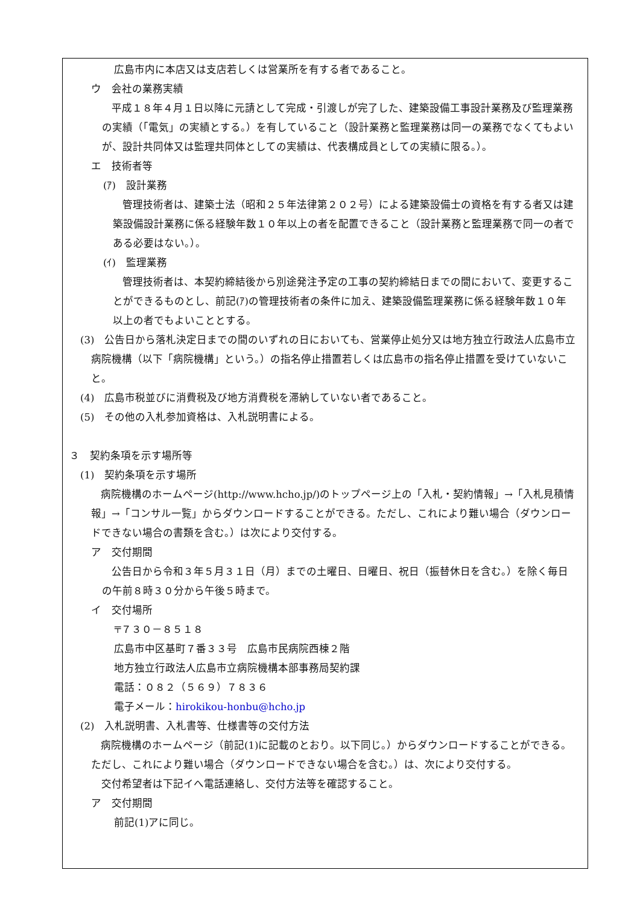広島市内に本店又は支店若しくは営業所を有する者であること。
ウ　会社の業務実績
　　平成１８年４月１日以降に元請として完成・引渡しが完了した、建築設備工事設計業務及び監理業務の実績（「電気」の実績とする。）を有していること（設計業務と監理業務は同一の業務でなくてもよいが、設計共同体又は監理共同体としての実績は、代表構成員としての実績に限る。）。
エ　技術者等
(ｱ)　設計業務
　　管理技術者は、建築士法（昭和２５年法律第２０２号）による建築設備士の資格を有する者又は建築設備設計業務に係る経験年数１０年以上の者を配置できること（設計業務と監理業務で同一の者である必要はない。）。
(ｲ)　監理業務
　　管理技術者は、本契約締結後から別途発注予定の工事の契約締結日までの間において、変更することができるものとし、前記(ｱ)の管理技術者の条件に加え、建築設備監理業務に係る経験年数１０年以上の者でもよいこととする。
(3)　公告日から落札決定日までの間のいずれの日においても、営業停止処分又は地方独立行政法人広島市立病院機構（以下「病院機構」という。）の指名停止措置若しくは広島市の指名停止措置を受けていないこと。
(4)　広島市税並びに消費税及び地方消費税を滞納していない者であること。
(5)　その他の入札参加資格は、入札説明書による。
３　契約条項を示す場所等
(1)　契約条項を示す場所
　　病院機構のホームページ(http://www.hcho.jp/)のトップページ上の「入札・契約情報」→「入札見積情報」→「コンサル一覧」からダウンロードすることができる。ただし、これにより難い場合（ダウンロードできない場合の書類を含む。）は次により交付する。
ア　交付期間
　　公告日から令和３年５月３１日（月）までの土曜日、日曜日、祝日（振替休日を含む。）を除く毎日の午前８時３０分から午後５時まで。
イ　交付場所
〒７３０－８５１８
広島市中区基町７番３３号　広島市民病院西棟２階
地方独立行政法人広島市立病院機構本部事務局契約課
電話：０８２（５６９）７８３６
電子メール：hirokikou-honbu@hcho.jp
(2)　入札説明書、入札書等、仕様書等の交付方法
　　病院機構のホームページ（前記(1)に記載のとおり。以下同じ。）からダウンロードすることができる。ただし、これにより難い場合（ダウンロードできない場合を含む。）は、次により交付する。
　交付希望者は下記イへ電話連絡し、交付方法等を確認すること。
ア　交付期間
前記(1)アに同じ。